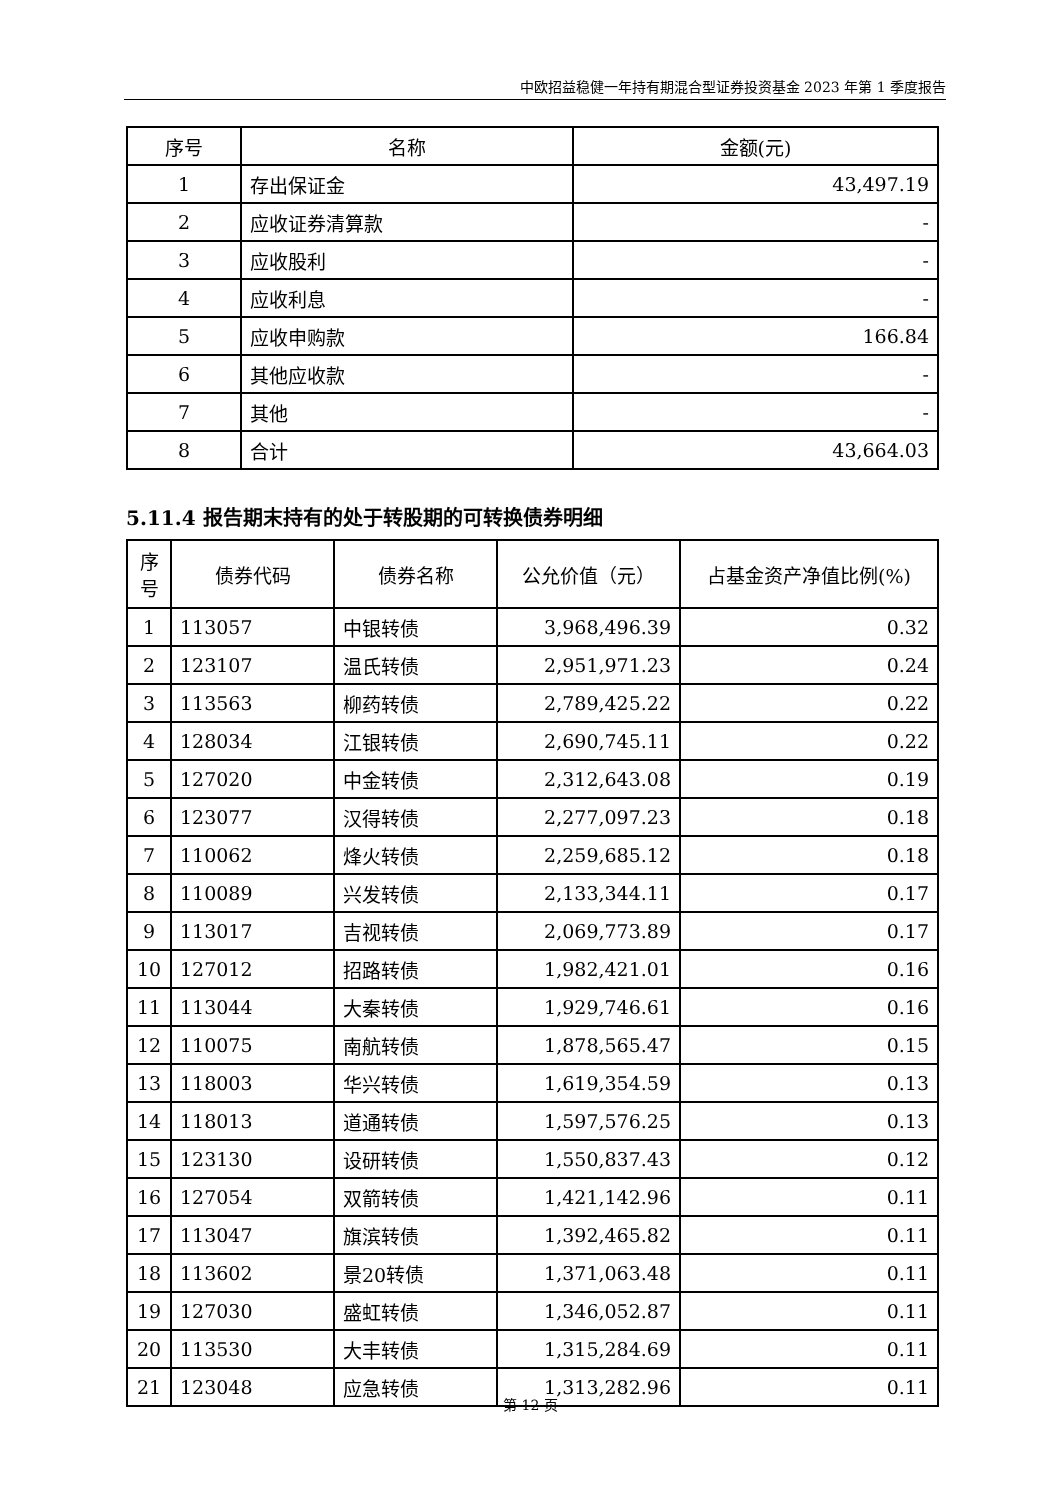中欧招益稳健一年持有期混合型证券投资基金 2023 年第 1 季度报告
| 序号 | 名称 | 金额(元) |
| --- | --- | --- |
| 1 | 存出保证金 | 43,497.19 |
| 2 | 应收证券清算款 | - |
| 3 | 应收股利 | - |
| 4 | 应收利息 | - |
| 5 | 应收申购款 | 166.84 |
| 6 | 其他应收款 | - |
| 7 | 其他 | - |
| 8 | 合计 | 43,664.03 |
5.11.4 报告期末持有的处于转股期的可转换债券明细
| 序 号 | 债券代码 | 债券名称 | 公允价值（元） | 占基金资产净值比例(%) |
| --- | --- | --- | --- | --- |
| 1 | 113057 | 中银转债 | 3,968,496.39 | 0.32 |
| 2 | 123107 | 温氏转债 | 2,951,971.23 | 0.24 |
| 3 | 113563 | 柳药转债 | 2,789,425.22 | 0.22 |
| 4 | 128034 | 江银转债 | 2,690,745.11 | 0.22 |
| 5 | 127020 | 中金转债 | 2,312,643.08 | 0.19 |
| 6 | 123077 | 汉得转债 | 2,277,097.23 | 0.18 |
| 7 | 110062 | 烽火转债 | 2,259,685.12 | 0.18 |
| 8 | 110089 | 兴发转债 | 2,133,344.11 | 0.17 |
| 9 | 113017 | 吉视转债 | 2,069,773.89 | 0.17 |
| 10 | 127012 | 招路转债 | 1,982,421.01 | 0.16 |
| 11 | 113044 | 大秦转债 | 1,929,746.61 | 0.16 |
| 12 | 110075 | 南航转债 | 1,878,565.47 | 0.15 |
| 13 | 118003 | 华兴转债 | 1,619,354.59 | 0.13 |
| 14 | 118013 | 道通转债 | 1,597,576.25 | 0.13 |
| 15 | 123130 | 设研转债 | 1,550,837.43 | 0.12 |
| 16 | 127054 | 双箭转债 | 1,421,142.96 | 0.11 |
| 17 | 113047 | 旗滨转债 | 1,392,465.82 | 0.11 |
| 18 | 113602 | 景20转债 | 1,371,063.48 | 0.11 |
| 19 | 127030 | 盛虹转债 | 1,346,052.87 | 0.11 |
| 20 | 113530 | 大丰转债 | 1,315,284.69 | 0.11 |
| 21 | 123048 | 应急转债 | 1,313,282.96 | 0.11 |
第 12 页